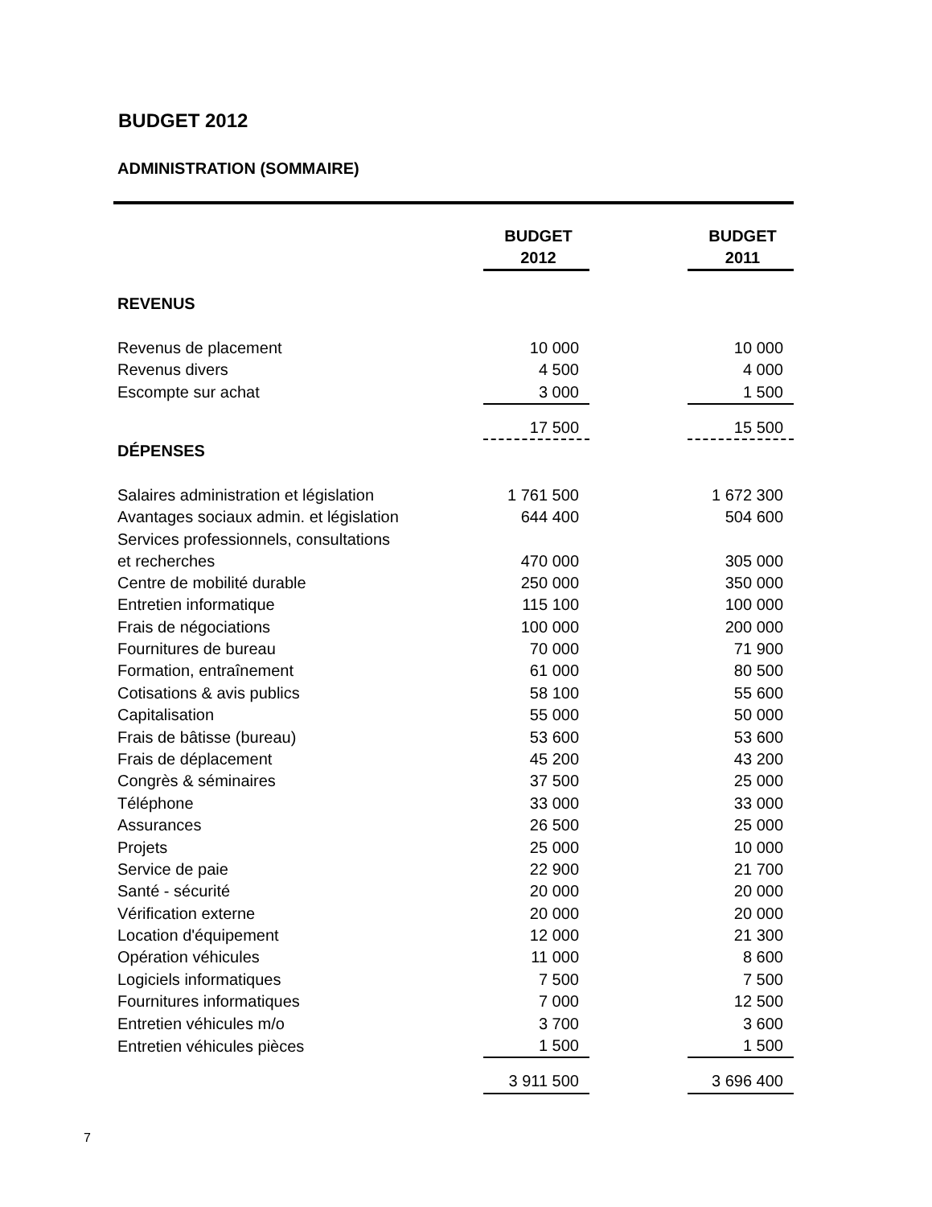BUDGET 2012
ADMINISTRATION (SOMMAIRE)
| | BUDGET 2012 | | BUDGET 2011 |
| REVENUS | | | |
| Revenus de placement | 10 000 | | 10 000 |
| Revenus divers | 4 500 | | 4 000 |
| Escompte sur achat | 3 000 | | 1 500 |
| | 17 500 | | 15 500 |
| DÉPENSES | | | |
| Salaires administration et législation | 1 761 500 | | 1 672 300 |
| Avantages sociaux admin. et législation | 644 400 | | 504 600 |
| Services professionnels, consultations et recherches | 470 000 | | 305 000 |
| Centre de mobilité durable | 250 000 | | 350 000 |
| Entretien informatique | 115 100 | | 100 000 |
| Frais de négociations | 100 000 | | 200 000 |
| Fournitures de bureau | 70 000 | | 71 900 |
| Formation, entraînement | 61 000 | | 80 500 |
| Cotisations & avis publics | 58 100 | | 55 600 |
| Capitalisation | 55 000 | | 50 000 |
| Frais de bâtisse (bureau) | 53 600 | | 53 600 |
| Frais de déplacement | 45 200 | | 43 200 |
| Congrès & séminaires | 37 500 | | 25 000 |
| Téléphone | 33 000 | | 33 000 |
| Assurances | 26 500 | | 25 000 |
| Projets | 25 000 | | 10 000 |
| Service de paie | 22 900 | | 21 700 |
| Santé - sécurité | 20 000 | | 20 000 |
| Vérification externe | 20 000 | | 20 000 |
| Location d'équipement | 12 000 | | 21 300 |
| Opération véhicules | 11 000 | | 8 600 |
| Logiciels informatiques | 7 500 | | 7 500 |
| Fournitures informatiques | 7 000 | | 12 500 |
| Entretien véhicules m/o | 3 700 | | 3 600 |
| Entretien véhicules pièces | 1 500 | | 1 500 |
| | 3 911 500 | | 3 696 400 |
7